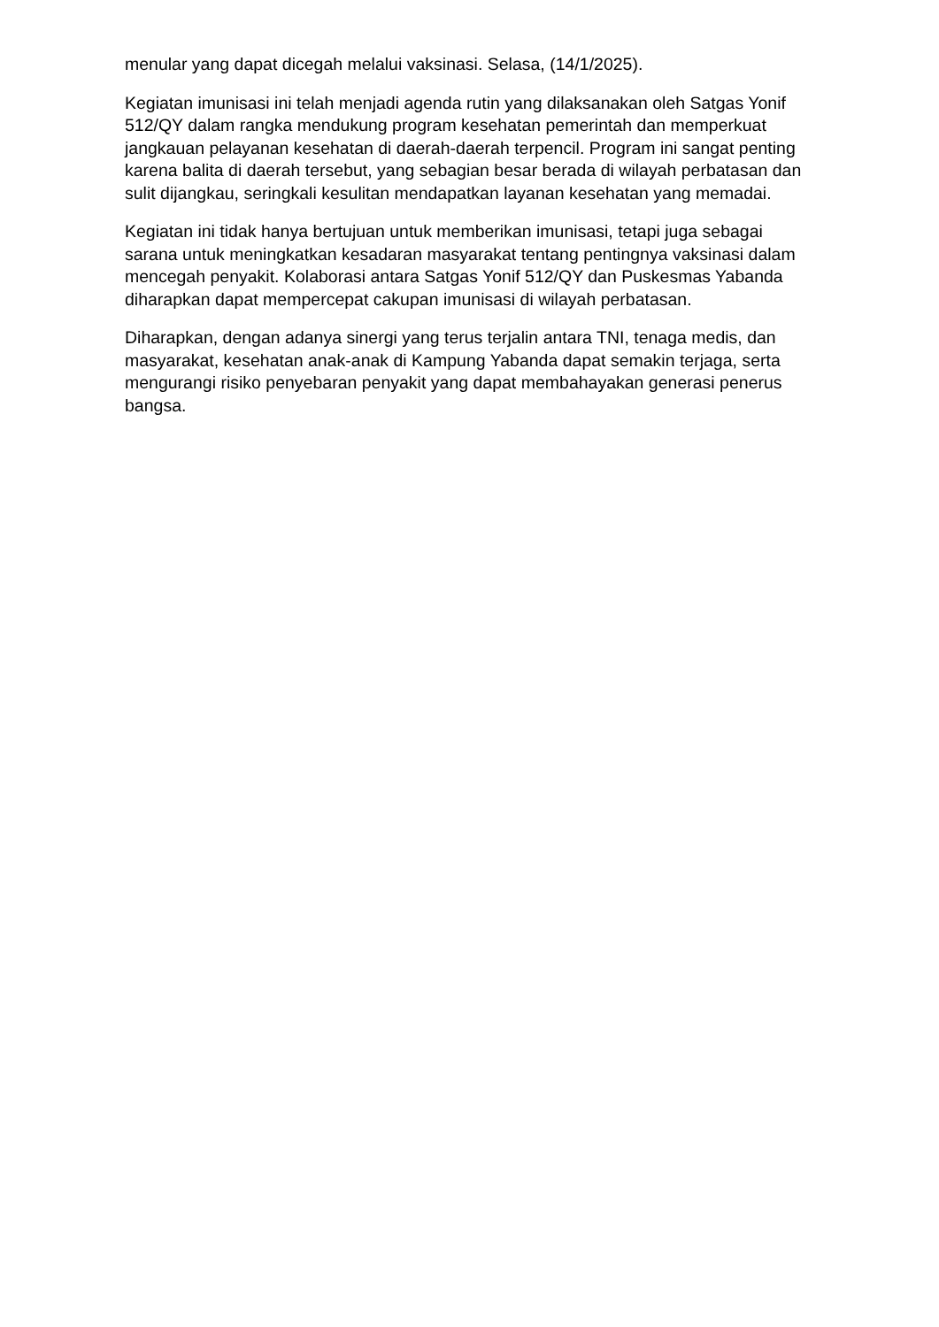menular yang dapat dicegah melalui vaksinasi. Selasa, (14/1/2025).
Kegiatan imunisasi ini telah menjadi agenda rutin yang dilaksanakan oleh Satgas Yonif 512/QY dalam rangka mendukung program kesehatan pemerintah dan memperkuat jangkauan pelayanan kesehatan di daerah-daerah terpencil. Program ini sangat penting karena balita di daerah tersebut, yang sebagian besar berada di wilayah perbatasan dan sulit dijangkau, seringkali kesulitan mendapatkan layanan kesehatan yang memadai.
Kegiatan ini tidak hanya bertujuan untuk memberikan imunisasi, tetapi juga sebagai sarana untuk meningkatkan kesadaran masyarakat tentang pentingnya vaksinasi dalam mencegah penyakit. Kolaborasi antara Satgas Yonif 512/QY dan Puskesmas Yabanda diharapkan dapat mempercepat cakupan imunisasi di wilayah perbatasan.
Diharapkan, dengan adanya sinergi yang terus terjalin antara TNI, tenaga medis, dan masyarakat, kesehatan anak-anak di Kampung Yabanda dapat semakin terjaga, serta mengurangi risiko penyebaran penyakit yang dapat membahayakan generasi penerus bangsa.